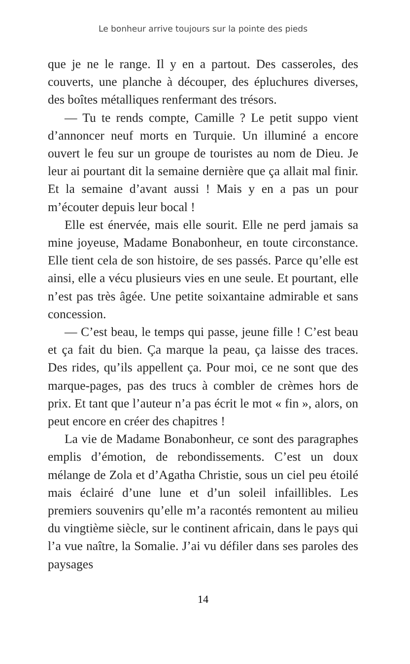Le bonheur arrive toujours sur la pointe des pieds
que je ne le range. Il y en a partout. Des casseroles, des couverts, une planche à découper, des épluchures diverses, des boîtes métalliques renfermant des trésors.
— Tu te rends compte, Camille ? Le petit suppo vient d’annoncer neuf morts en Turquie. Un illuminé a encore ouvert le feu sur un groupe de touristes au nom de Dieu. Je leur ai pourtant dit la semaine dernière que ça allait mal finir. Et la semaine d’avant aussi ! Mais y en a pas un pour m’écouter depuis leur bocal !
Elle est énervée, mais elle sourit. Elle ne perd jamais sa mine joyeuse, Madame Bonabonheur, en toute circonstance. Elle tient cela de son histoire, de ses passés. Parce qu’elle est ainsi, elle a vécu plusieurs vies en une seule. Et pourtant, elle n’est pas très âgée. Une petite soixantaine admirable et sans concession.
— C’est beau, le temps qui passe, jeune fille ! C’est beau et ça fait du bien. Ça marque la peau, ça laisse des traces. Des rides, qu’ils appellent ça. Pour moi, ce ne sont que des marque-pages, pas des trucs à combler de crèmes hors de prix. Et tant que l’auteur n’a pas écrit le mot « fin », alors, on peut encore en créer des chapitres !
La vie de Madame Bonabonheur, ce sont des paragraphes emplis d’émotion, de rebondissements. C’est un doux mélange de Zola et d’Agatha Christie, sous un ciel peu étoilé mais éclairé d’une lune et d’un soleil infaillibles. Les premiers souvenirs qu’elle m’a racontés remontent au milieu du vingtième siècle, sur le continent africain, dans le pays qui l’a vue naître, la Somalie. J’ai vu défiler dans ses paroles des paysages
14